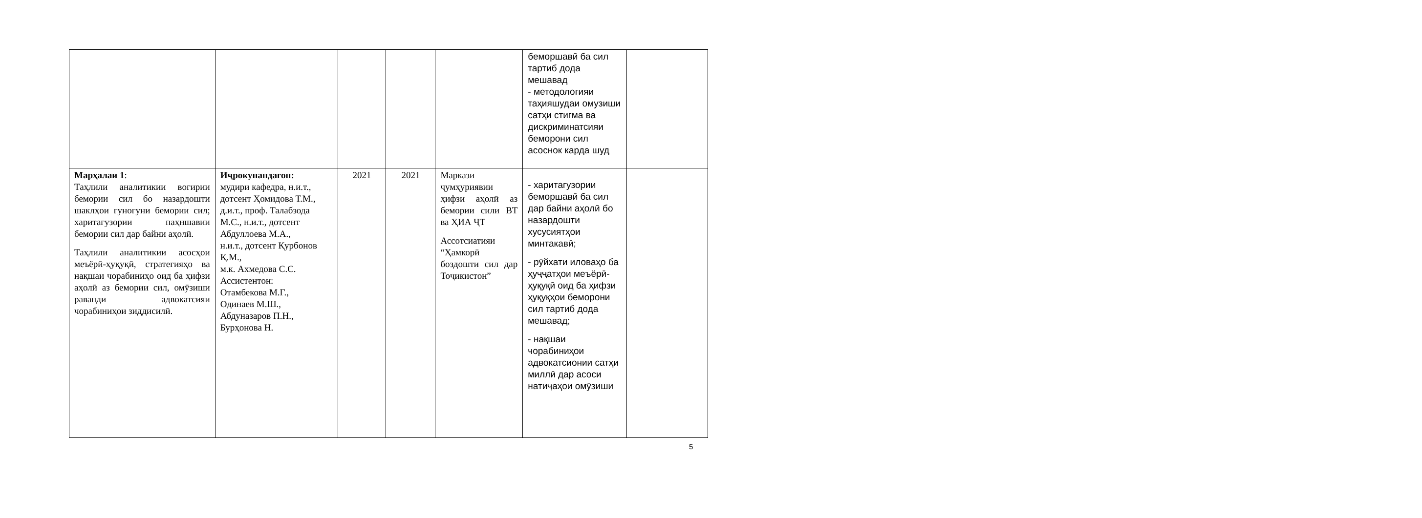| | | | | | беморшавӣ ба сил тартиб дода мешавад - методологияи таҳияшудаи омузиши сатҳи стигма ва дискриминатсияи беморони сил асоснок карда шуд | |
| Марҳалаи 1 : Таҳлили аналитикии вогирии бемории сил бо назардошти шаклҳои гуногуни бемории сил; харитагузории паҳншавии бемории сил дар байни аҳолӣ. Таҳлили аналитикии асосҳои меъёрӣ-ҳуқуқӣ, стратегияҳо ва нақшаи чорабиниҳо оид ба ҳифзи аҳолӣ аз бемории сил, омӯзиши раванди адвокатсияи чорабиниҳои зиддисилӣ. | Иҷрокунандагон: мудири кафедра, н.и.т., дотсент Ҳомидова Т.М., д.и.т., проф. Талабзода М.С., н.и.т., дотсент Абдуллоева М.А., н.и.т., дотсент Қурбонов Қ.М., м.к. Ахмедова С.С. Ассистентон: Отамбекова М.Г., Одинаев М.Ш., Абдуназаров П.Н., Бурҳонова Н. | 2021 | 2021 | Маркази ҷумҳуриявии ҳифзи аҳолӣ аз бемории сили ВТ ва ҲИА ҶТ Ассотсиатияи “Ҳамкорӣ бoздошти сил дар Тоҷикистон” | - харитагузории беморшавӣ ба сил дар байни аҳолӣ бо назардошти хусусиятҳои минтакавӣ; - рӯйхати иловаҳо ба ҳуҷҷатҳои меъёрӣ-ҳуқуқӣ оид ба ҳифзи ҳуқуқҳои беморони сил тартиб дода мешавад; - нақшаи чорабиниҳои адвокатсионии сатҳи миллӣ дар асоси натиҷаҳои омӯзиши | |
5